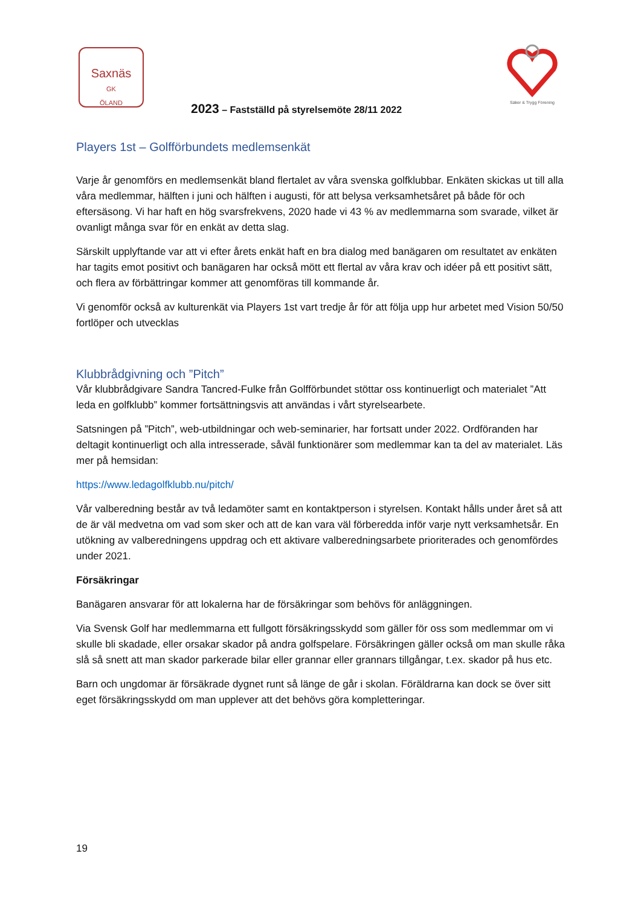Saxnäs
GK
ÖLAND
2023 – Fastställd på styrelsemöte 28/11 2022
Säker & Trygg Förening
Players 1st – Golfförbundets medlemsenkät
Varje år genomförs en medlemsenkät bland flertalet av våra svenska golfklubbar. Enkäten skickas ut till alla våra medlemmar, hälften i juni och hälften i augusti, för att belysa verksamhetsåret på både för och eftersäsong. Vi har haft en hög svarsfrekvens, 2020 hade vi 43 % av medlemmarna som svarade, vilket är ovanligt många svar för en enkät av detta slag.
Särskilt upplyftande var att vi efter årets enkät haft en bra dialog med banägaren om resultatet av enkäten har tagits emot positivt och banägaren har också mött ett flertal av våra krav och idéer på ett positivt sätt, och flera av förbättringar kommer att genomföras till kommande år.
Vi genomför också av kulturenkät via Players 1st vart tredje år för att följa upp hur arbetet med Vision 50/50 fortlöper och utvecklas
Klubbrådgivning och ”Pitch”
Vår klubbrådgivare Sandra Tancred-Fulke från Golfförbundet stöttar oss kontinuerligt och materialet ”Att leda en golfklubb” kommer fortsättningsvis att användas i vårt styrelsearbete.
Satsningen på ”Pitch”, web-utbildningar och web-seminarier, har fortsatt under 2022. Ordföranden har deltagit kontinuerligt och alla intresserade, såväl funktionärer som medlemmar kan ta del av materialet. Läs mer på hemsidan:
https://www.ledagolfklubb.nu/pitch/
Vår valberedning består av två ledamöter samt en kontaktperson i styrelsen. Kontakt hålls under året så att de är väl medvetna om vad som sker och att de kan vara väl förberedda inför varje nytt verksamhetsår. En utökning av valberedningens uppdrag och ett aktivare valberedningsarbete prioriterades och genomfördes under 2021.
Försäkringar
Banägaren ansvarar för att lokalerna har de försäkringar som behövs för anläggningen.
Via Svensk Golf har medlemmarna ett fullgott försäkringsskydd som gäller för oss som medlemmar om vi skulle bli skadade, eller orsakar skador på andra golfspelare. Försäkringen gäller också om man skulle råka slå så snett att man skador parkerade bilar eller grannar eller grannars tillgångar, t.ex. skador på hus etc.
Barn och ungdomar är försäkrade dygnet runt så länge de går i skolan. Föräldrarna kan dock se över sitt eget försäkringsskydd om man upplever att det behövs göra kompletteringar.
19